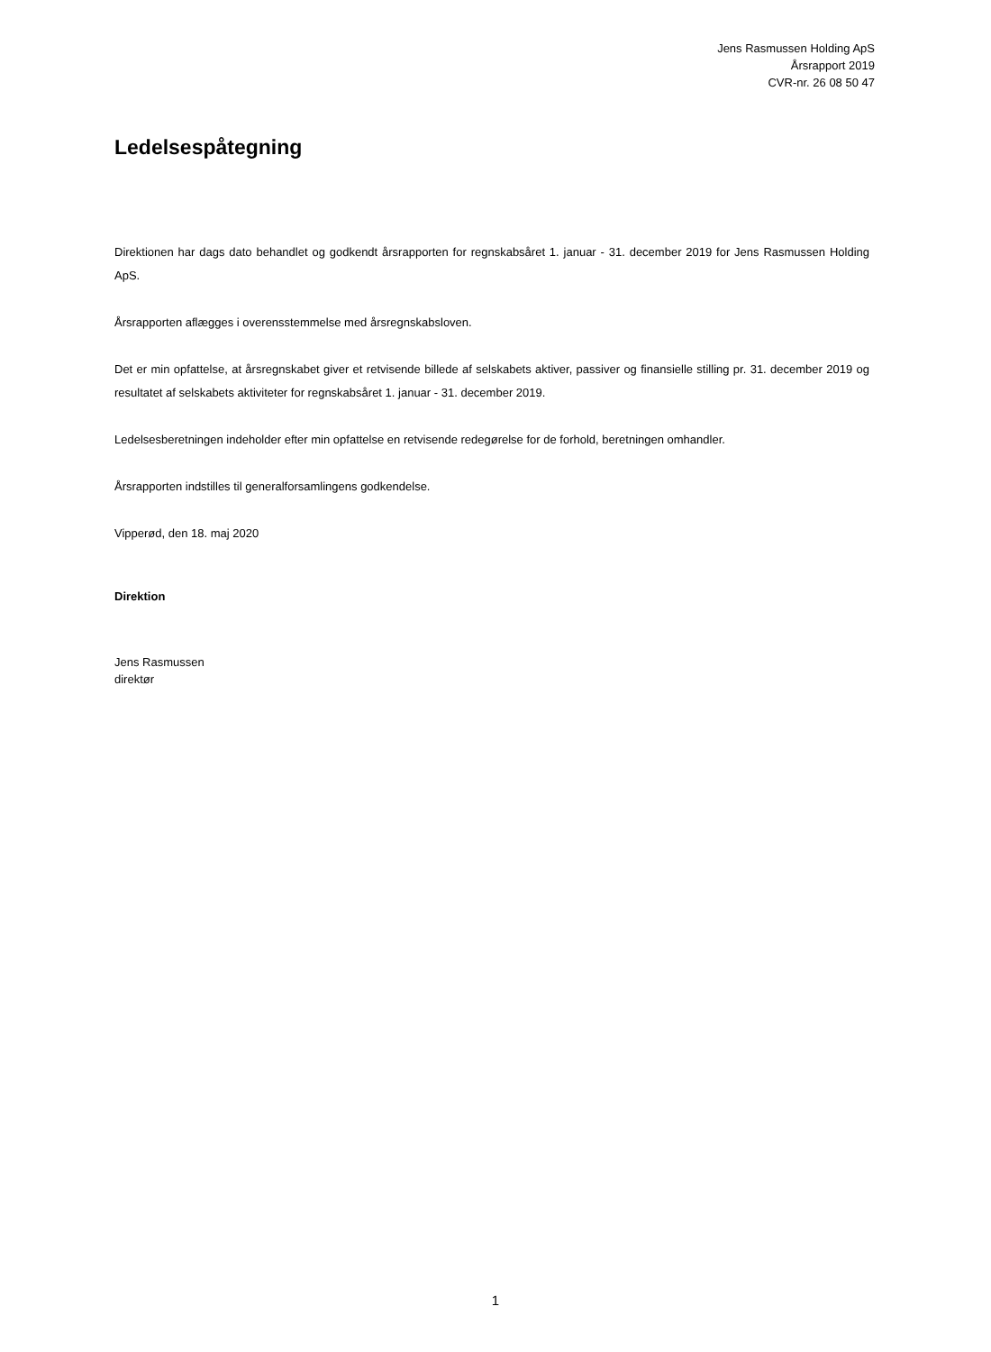Jens Rasmussen Holding ApS
Årsrapport 2019
CVR-nr. 26 08 50 47
Ledelsespåtegning
Direktionen har dags dato behandlet og godkendt årsrapporten for regnskabsåret 1. januar - 31. december 2019 for Jens Rasmussen Holding ApS.
Årsrapporten aflægges i overensstemmelse med årsregnskabsloven.
Det er min opfattelse, at årsregnskabet giver et retvisende billede af selskabets aktiver, passiver og finansielle stilling pr. 31. december 2019 og resultatet af selskabets aktiviteter for regnskabsåret 1. januar - 31. december 2019.
Ledelsesberetningen indeholder efter min opfattelse en retvisende redegørelse for de forhold, beretningen omhandler.
Årsrapporten indstilles til generalforsamlingens godkendelse.
Vipperød, den 18. maj 2020
Direktion
Jens Rasmussen
direktør
1